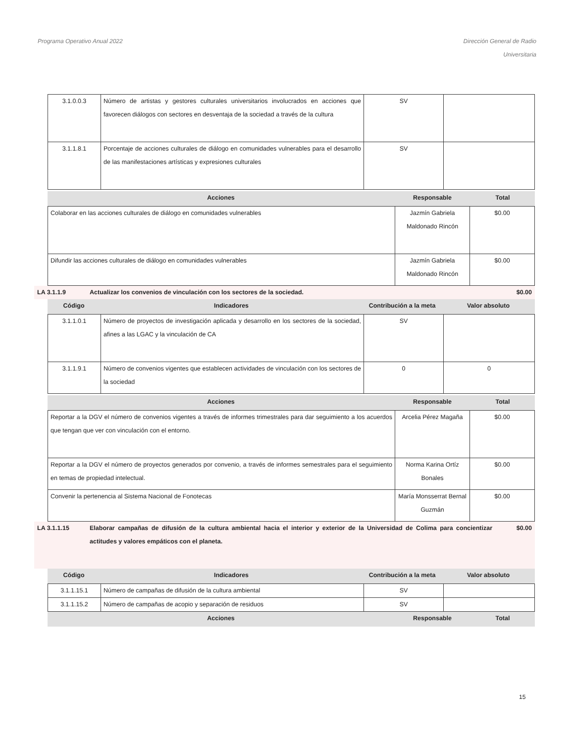Programa Operativo Anual 2022 Dirección General de Radio
Universitaria
| 3.1.0.0.3 | Número de artistas y gestores culturales universitarios involucrados en acciones que favorecen diálogos con sectores en desventaja de la sociedad a través de la cultura | SV | |
| 3.1.1.8.1 | Porcentaje de acciones culturales de diálogo en comunidades vulnerables para el desarrollo de las manifestaciones artísticas y expresiones culturales | SV | |
| Acciones | Responsable | Total |
| --- | --- | --- |
| Colaborar en las acciones culturales de diálogo en comunidades vulnerables | Jazmín Gabriela Maldonado Rincón | $0.00 |
| Difundir las acciones culturales de diálogo en comunidades vulnerables | Jazmín Gabriela Maldonado Rincón | $0.00 |
LA 3.1.1.9 Actualizar los convenios de vinculación con los sectores de la sociedad.
$0.00
| Código | Indicadores | Contribución a la meta | Valor absoluto |
| --- | --- | --- | --- |
| 3.1.1.0.1 | Número de proyectos de investigación aplicada y desarrollo en los sectores de la sociedad, afines a las LGAC y la vinculación de CA | SV | |
| 3.1.1.9.1 | Número de convenios vigentes que establecen actividades de vinculación con los sectores de la sociedad | 0 | 0 |
| Acciones | Responsable | Total |
| --- | --- | --- |
| Reportar a la DGV el número de convenios vigentes a través de informes trimestrales para dar seguimiento a los acuerdos que tengan que ver con vinculación con el entorno. | Arcelia Pérez Magaña | $0.00 |
| Reportar a la DGV el número de proyectos generados por convenio, a través de informes semestrales para el seguimiento en temas de propiedad intelectual. | Norma Karina Ortíz Bonales | $0.00 |
| Convenir la pertenencia al Sistema Nacional de Fonotecas | María Monsserrat Bernal Guzmán | $0.00 |
LA 3.1.1.15 Elaborar campañas de difusión de la cultura ambiental hacia el interior y exterior de la Universidad de Colima para concientizar actitudes y valores empáticos con el planeta.
$0.00
| Código | Indicadores | Contribución a la meta | Valor absoluto |
| --- | --- | --- | --- |
| 3.1.1.15.1 | Número de campañas de difusión de la cultura ambiental | SV | |
| 3.1.1.15.2 | Número de campañas de acopio y separación de residuos | SV | |
| Acciones | Responsable | Total |
| --- | --- | --- |
15